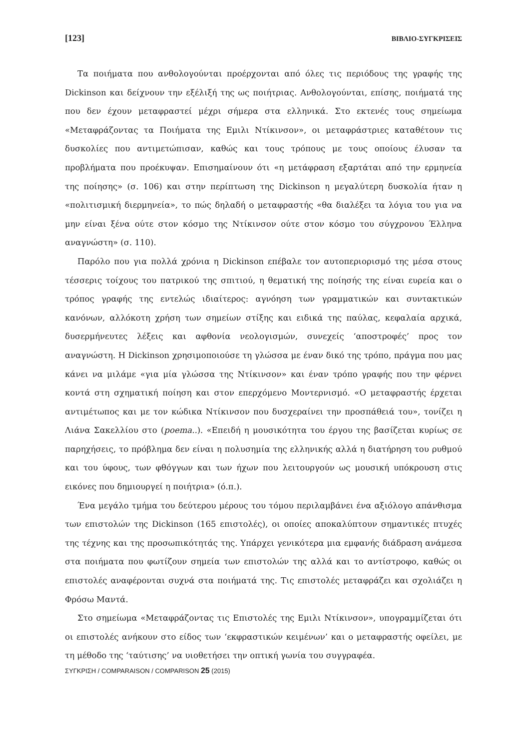[123] ΒΙΒΛΙΟ-ΣΥΓΚΡΙΣΕΙΣ
Τα ποιήματα που ανθολογούνται προέρχονται από όλες τις περιόδους της γραφής της Dickinson και δείχνουν την εξέλιξή της ως ποιήτριας. Ανθολογούνται, επίσης, ποιήματά της που δεν έχουν μεταφραστεί μέχρι σήμερα στα ελληνικά. Στο εκτενές τους σημείωμα «Μεταφράζοντας τα Ποιήματα της Εμιλι Ντίκινσον», οι μεταφράστριες καταθέτουν τις δυσκολίες που αντιμετώπισαν, καθώς και τους τρόπους με τους οποίους έλυσαν τα προβλήματα που προέκυψαν. Επισημαίνουν ότι «η μετάφραση εξαρτάται από την ερμηνεία της ποίησης» (σ. 106) και στην περίπτωση της Dickinson η μεγαλύτερη δυσκολία ήταν η «πολιτισμική διερμηνεία», το πώς δηλαδή ο μεταφραστής «θα διαλέξει τα λόγια του για να μην είναι ξένα ούτε στον κόσμο της Ντίκινσον ούτε στον κόσμο του σύγχρονου Έλληνα αναγνώστη» (σ. 110).
Παρόλο που για πολλά χρόνια η Dickinson επέβαλε τον αυτοπεριορισμό της μέσα στους τέσσερις τοίχους του πατρικού της σπιτιού, η θεματική της ποίησής της είναι ευρεία και ο τρόπος γραφής της εντελώς ιδιαίτερος: αγνόηση των γραμματικών και συντακτικών κανόνων, αλλόκοτη χρήση των σημείων στίξης και ειδικά της παύλας, κεφαλαία αρχικά, δυσερμήνευτες λέξεις και αφθονία νεολογισμών, συνεχείς ‘αποστροφές’ προς τον αναγνώστη. Η Dickinson χρησιμοποιούσε τη γλώσσα με έναν δικό της τρόπο, πράγμα που μας κάνει να μιλάμε «για μία γλώσσα της Ντίκινσον» και έναν τρόπο γραφής που την φέρνει κοντά στη σχηματική ποίηση και στον επερχόμενο Μοντερνισμό. «Ο μεταφραστής έρχεται αντιμέτωπος και με τον κώδικα Ντίκινσον που δυσχεραίνει την προσπάθειά του», τονίζει η Λιάνα Σακελλίου στο (poema..). «Επειδή η μουσικότητα του έργου της βασίζεται κυρίως σε παρηχήσεις, το πρόβλημα δεν είναι η πολυσημία της ελληνικής αλλά η διατήρηση του ρυθμού και του ύφους, των φθόγγων και των ήχων που λειτουργούν ως μουσική υπόκρουση στις εικόνες που δημιουργεί η ποιήτρια» (ό.π.).
Ένα μεγάλο τμήμα του δεύτερου μέρους του τόμου περιλαμβάνει ένα αξιόλογο απάνθισμα των επιστολών της Dickinson (165 επιστολές), οι οποίες αποκαλύπτουν σημαντικές πτυχές της τέχνης και της προσωπικότητάς της. Υπάρχει γενικότερα μια εμφανής διάδραση ανάμεσα στα ποιήματα που φωτίζουν σημεία των επιστολών της αλλά και το αντίστροφο, καθώς οι επιστολές αναφέρονται συχνά στα ποιήματά της. Τις επιστολές μεταφράζει και σχολιάζει η Φρόσω Μαντά.
Στο σημείωμα «Μεταφράζοντας τις Επιστολές της Εμιλι Ντίκινσον», υπογραμμίζεται ότι οι επιστολές ανήκουν στο είδος των ‘εκφραστικών κειμένων’ και ο μεταφραστής οφείλει, με τη μέθοδο της ‘ταύτισης’ να υιοθετήσει την οπτική γωνία του συγγραφέα.
ΣΥΓΚΡΙΣΗ / COMPARAISON / COMPARISON 25 (2015)